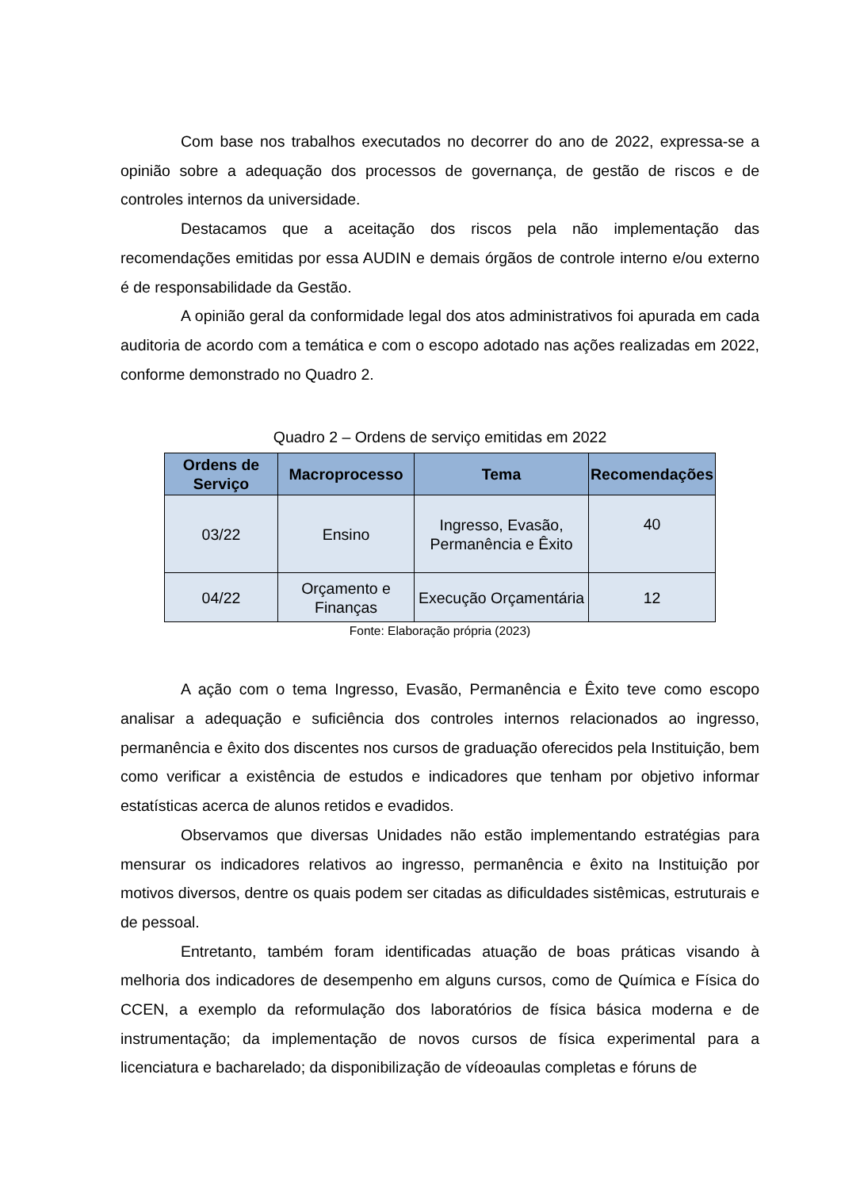Com base nos trabalhos executados no decorrer do ano de 2022, expressa-se a opinião sobre a adequação dos processos de governança, de gestão de riscos e de controles internos da universidade.
Destacamos que a aceitação dos riscos pela não implementação das recomendações emitidas por essa AUDIN e demais órgãos de controle interno e/ou externo é de responsabilidade da Gestão.
A opinião geral da conformidade legal dos atos administrativos foi apurada em cada auditoria de acordo com a temática e com o escopo adotado nas ações realizadas em 2022, conforme demonstrado no Quadro 2.
Quadro 2 – Ordens de serviço emitidas em 2022
| Ordens de Serviço | Macroprocesso | Tema | Recomendações |
| --- | --- | --- | --- |
| 03/22 | Ensino | Ingresso, Evasão, Permanência e Êxito | 40 |
| 04/22 | Orçamento e Finanças | Execução Orçamentária | 12 |
Fonte: Elaboração própria (2023)
A ação com o tema Ingresso, Evasão, Permanência e Êxito teve como escopo analisar a adequação e suficiência dos controles internos relacionados ao ingresso, permanência e êxito dos discentes nos cursos de graduação oferecidos pela Instituição, bem como verificar a existência de estudos e indicadores que tenham por objetivo informar estatísticas acerca de alunos retidos e evadidos.
Observamos que diversas Unidades não estão implementando estratégias para mensurar os indicadores relativos ao ingresso, permanência e êxito na Instituição por motivos diversos, dentre os quais podem ser citadas as dificuldades sistêmicas, estruturais e de pessoal.
Entretanto, também foram identificadas atuação de boas práticas visando à melhoria dos indicadores de desempenho em alguns cursos, como de Química e Física do CCEN, a exemplo da reformulação dos laboratórios de física básica moderna e de instrumentação; da implementação de novos cursos de física experimental para a licenciatura e bacharelado; da disponibilização de vídeoaulas completas e fóruns de